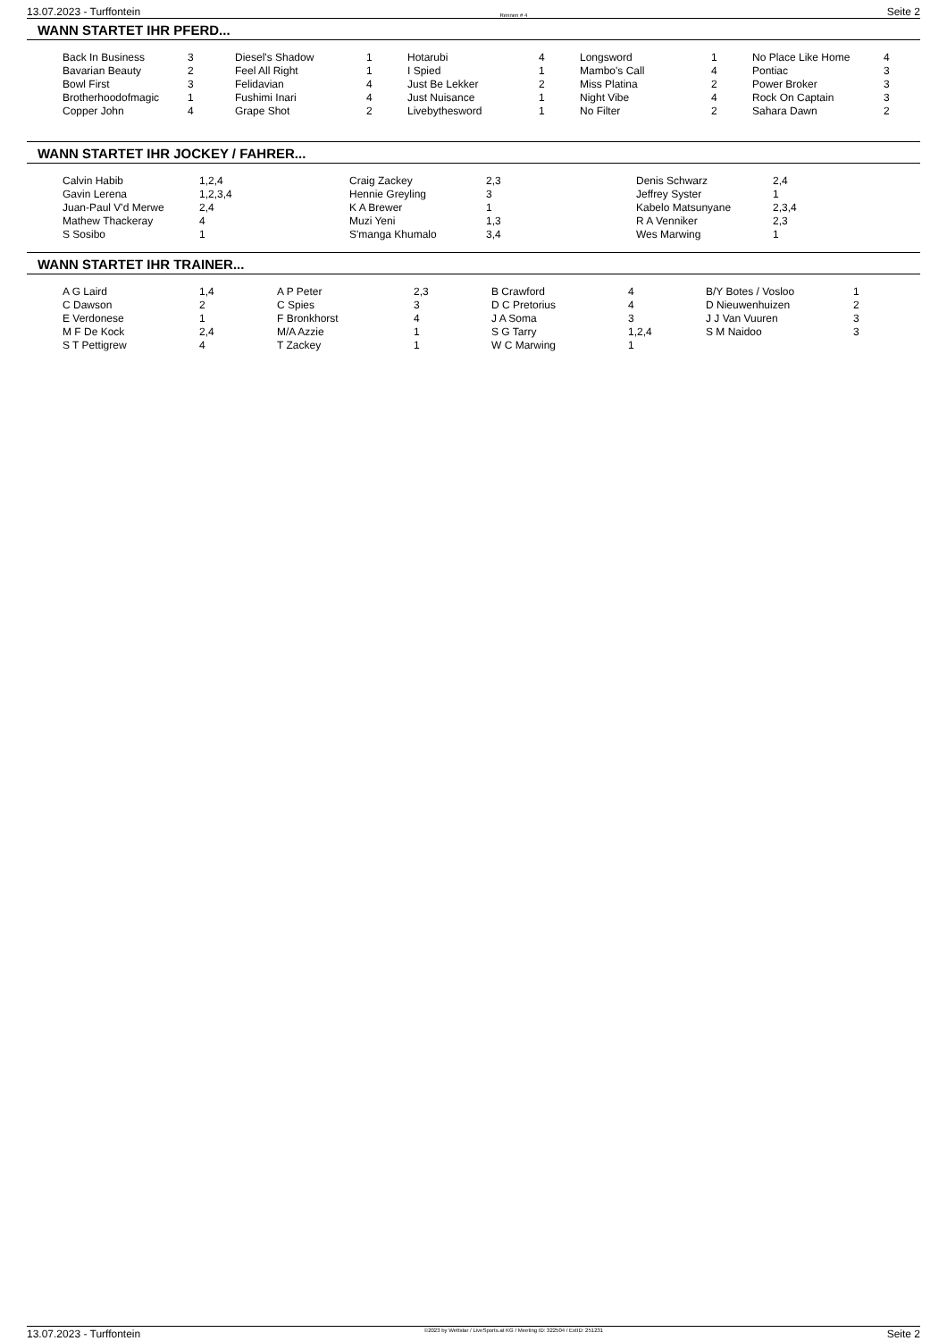13.07.2023 - Turffontein Rennen # 4 Seite 2
WANN STARTET IHR PFERD...
| Back In Business | 3 | Diesel's Shadow | 1 | Hotarubi | 4 | Longsword | 1 | No Place Like Home | 4 |
| Bavarian Beauty | 2 | Feel All Right | 1 | I Spied | 1 | Mambo's Call | 4 | Pontiac | 3 |
| Bowl First | 3 | Felidavian | 4 | Just Be Lekker | 2 | Miss Platina | 2 | Power Broker | 3 |
| Brotherhoodofmagic | 1 | Fushimi Inari | 4 | Just Nuisance | 1 | Night Vibe | 4 | Rock On Captain | 3 |
| Copper John | 4 | Grape Shot | 2 | Livebythesword | 1 | No Filter | 2 | Sahara Dawn | 2 |
WANN STARTET IHR JOCKEY / FAHRER...
| Calvin Habib | 1,2,4 | Craig Zackey | 2,3 | Denis Schwarz | 2,4 |
| Gavin Lerena | 1,2,3,4 | Hennie Greyling | 3 | Jeffrey Syster | 1 |
| Juan-Paul V'd Merwe | 2,4 | K A Brewer | 1 | Kabelo Matsunyane | 2,3,4 |
| Mathew Thackeray | 4 | Muzi Yeni | 1,3 | R A Venniker | 2,3 |
| S Sosibo | 1 | S'manga Khumalo | 3,4 | Wes Marwing | 1 |
WANN STARTET IHR TRAINER...
| A G Laird | 1,4 | A P Peter | 2,3 | B Crawford | 4 | B/Y Botes / Vosloo | 1 |
| C Dawson | 2 | C Spies | 3 | D C Pretorius | 4 | D Nieuwenhuizen | 2 |
| E Verdonese | 1 | F Bronkhorst | 4 | J A Soma | 3 | J J Van Vuuren | 3 |
| M F De Kock | 2,4 | M/A Azzie | 1 | S G Tarry | 1,2,4 | S M Naidoo | 3 |
| S T Pettigrew | 4 | T Zackey | 1 | W C Marwing | 1 | | |
13.07.2023 - Turffontein ©2023 by Wettstar / LiveSports.at KG / Meeting ID: 322504 / ExtID: 251231 Seite 2